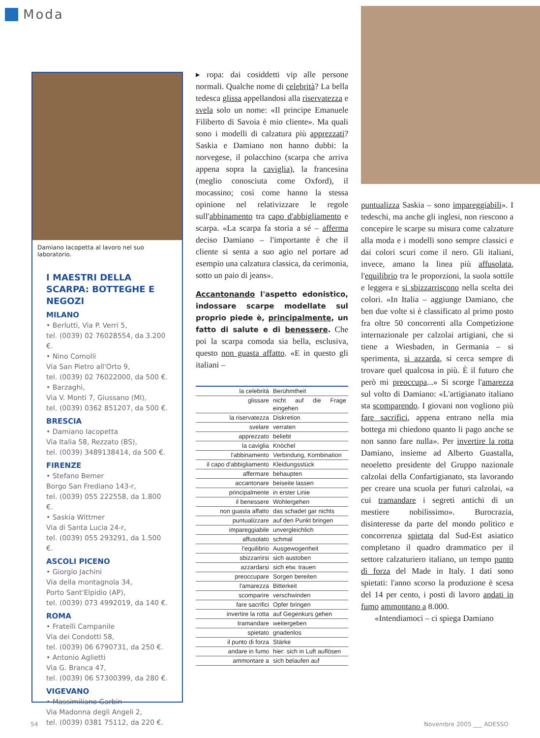Moda
Damiano Iacopetta al lavoro nel suo laboratorio.
I MAESTRI DELLA SCARPA: BOTTEGHE E NEGOZI
MILANO
• Berlutti, Via P. Verri 5,
tel. (0039) 02 76028554, da 3.200 €.
• Nino Comolli
Via San Pietro all'Orto 9,
tel. (0039) 02 76022000, da 500 €.
• Barzaghi,
Via V. Monti 7, Giussano (MI),
tel. (0039) 0362 851207, da 500 €.
BRESCIA
• Damiano Iacopetta
Via Italia 58, Rezzato (BS),
tel. (0039) 3489138414, da 500 €.
FIRENZE
• Stefano Bemer
Borgo San Frediano 143-r,
tel. (0039) 055 222558, da 1.800 €.
• Saskia Wittmer
Via di Santa Lucia 24-r,
tel. (0039) 055 293291, da 1.500 €.
ASCOLI PICENO
• Giorgio Jachini
Via della montagnola 34,
Porto Sant'Elpidio (AP),
tel. (0039) 073 4992019, da 140 €.
ROMA
• Fratelli Campanile
Via dei Condotti 58,
tel. (0039) 06 6790731, da 250 €.
• Antonio Aglietti
Via G. Branca 47,
tel. (0039) 06 57300399, da 280 €.
VIGEVANO
• Massimiliano Garbin
Via Madonna degli Angeli 2,
tel. (0039) 0381 75112, da 220 €.
▸ ropa: dai cosiddetti vip alle persone normali. Qualche nome di celebrità? La bella tedesca glissa appellandosi alla riservatezza e svela solo un nome: «Il principe Emanuele Filiberto di Savoia è mio cliente». Ma quali sono i modelli di calzatura più apprezzati? Saskia e Damiano non hanno dubbi: la norvegese, il polacchino (scarpa che arriva appena sopra la caviglia), la francesina (meglio conosciuta come Oxford), il mocassino; così come hanno la stessa opinione nel relativizzare le regole sull'abbinamento tra capo d'abbigliamento e scarpa. «La scarpa fa storia a sé – afferma deciso Damiano – l'importante è che il cliente si senta a suo agio nel portare ad esempio una calzatura classica, da cerimonia, sotto un paio di jeans».
Accantonando l'aspetto edonistico, indossare scarpe modellate sul proprio piede è, principalmente, un fatto di salute e di benessere. Che poi la scarpa comoda sia bella, esclusiva, questo non guasta affatto. «E in questo gli italiani –
| la celebrità | Berühmtheit |
| glissare | nicht auf die Frage eingehen |
| la riservatezza | Diskretion |
| svelare | verraten |
| apprezzato | beliebt |
| la caviglia | Knöchel |
| l'abbinamento | Verbindung, Kombination |
| il capo d'abbigliamento | Kleidungsstück |
| affermare | behaupten |
| accantonare | beiseite lassen |
| principalmente | in erster Linie |
| il benessere | Wohlergehen |
| non guasta affatto | das schadet gar nichts |
| puntualizzare | auf den Punkt bringen |
| impareggiabile | unvergleichlich |
| affusolato | schmal |
| l'equilibrio | Ausgewogenheit |
| sbizzarrirsi | sich austoben |
| azzardarsi | sich etw. trauen |
| preoccupare | Sorgen bereiten |
| l'amarezza | Bitterkeit |
| scomparire | verschwinden |
| fare sacrifici | Opfer bringen |
| invertire la rotta | auf Gegenkurs gehen |
| tramandare | weitergeben |
| spietato | gnadenlos |
| il punto di forza | Stärke |
| andare in fumo | hier: sich in Luft auflösen |
| ammontare a | sich belaufen auf |
puntualizza Saskia – sono impareggiabili». I tedeschi, ma anche gli inglesi, non riescono a concepire le scarpe su misura come calzature alla moda e i modelli sono sempre classici e dai colori scuri come il nero. Gli italiani, invece, amano la linea più affusolata, l'equilibrio tra le proporzioni, la suola sottile e leggera e si sbizzarriscono nella scelta dei colori. «In Italia – aggiunge Damiano, che ben due volte si è classificato al primo posto fra oltre 50 concorrenti alla Competizione internazionale per calzolai artigiani, che si tiene a Wiesbaden, in Germania – si sperimenta, si azzarda, si cerca sempre di trovare quel qualcosa in più. È il futuro che però mi preoccupa...» Si scorge l'amarezza sul volto di Damiano: «L'artigianato italiano sta scomparendo. I giovani non vogliono più fare sacrifici, appena entrano nella mia bottega mi chiedono quanto li pago anche se non sanno fare nulla». Per invertire la rotta Damiano, insieme ad Alberto Guastalla, neoeletto presidente del Gruppo nazionale calzolai della Confartigianato, sta lavorando per creare una scuola per futuri calzolai, «a cui tramandare i segreti antichi di un mestiere nobilissimo». Burocrazia, disinteresse da parte del mondo politico e concorrenza spietata dal Sud-Est asiatico completano il quadro drammatico per il settore calzaturiero italiano, un tempo punto di forza del Made in Italy. I dati sono spietati: l'anno scorso la produzione è scesa del 14 per cento, i posti di lavoro andati in fumo ammontano a 8.000.
«Intendiamoci – ci spiega Damiano
54 Novembre 2005 ___ ADESSO